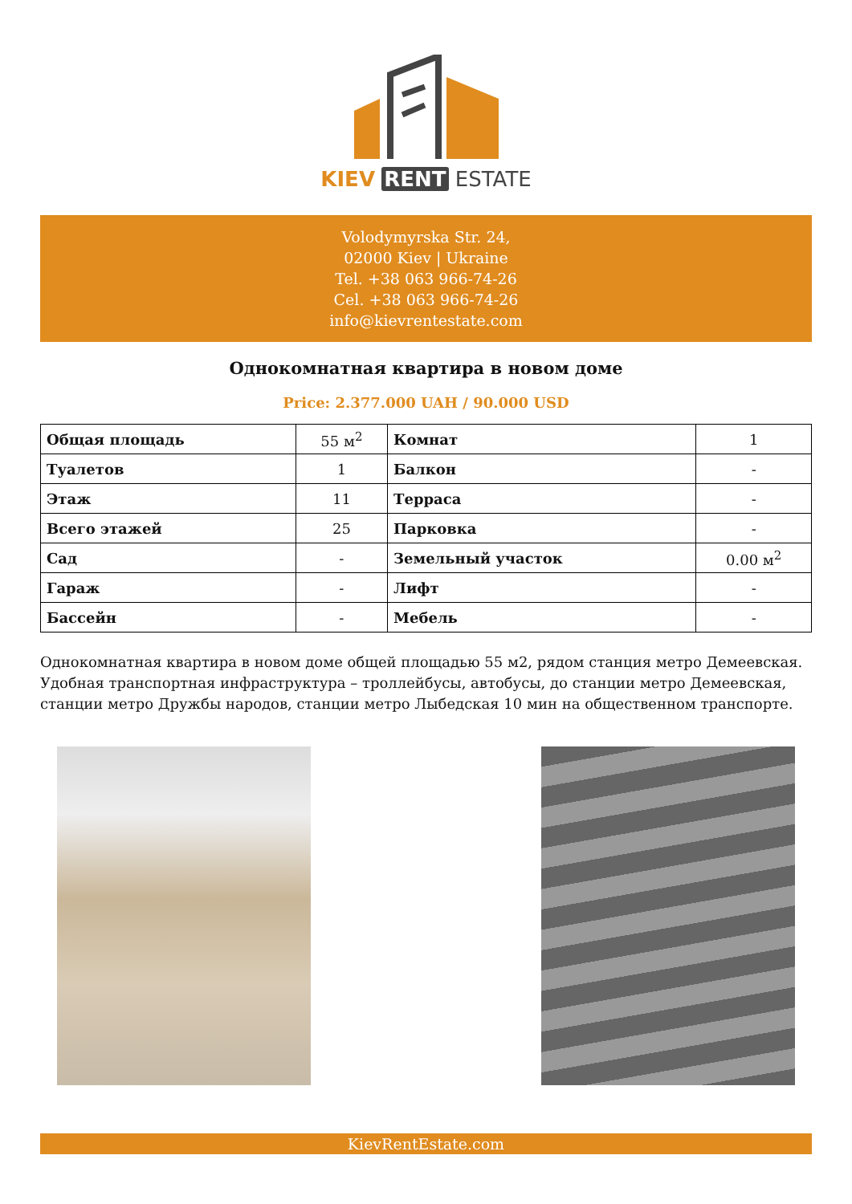KIEV RENT ESTATE
Volodymyrska Str. 24,
02000 Kiev | Ukraine
Tel. +38 063 966-74-26
Cel. +38 063 966-74-26
info@kievrentestate.com
Однокомнатная квартира в новом доме
Price: 2.377.000 UAH / 90.000 USD
| Общая площадь | 55 м<sup>2</sup> | Комнат | 1 |
| Туалетов | 1 | Балкон | - |
| Этаж | 11 | Терраса | - |
| Всего этажей | 25 | Парковка | - |
| Сад | - | Земельный участок | 0.00 м<sup>2</sup> |
| Гараж | - | Лифт | - |
| Бассейн | - | Мебель | - |
Однокомнатная квартира в новом доме общей площадью 55 м2, рядом станция метро Демеевская. Удобная транспортная инфраструктура – троллейбусы, автобусы, до станции метро Демеевская, станции метро Дружбы народов, станции метро Лыбедская 10 мин на общественном транспорте.
KievRentEstate.com